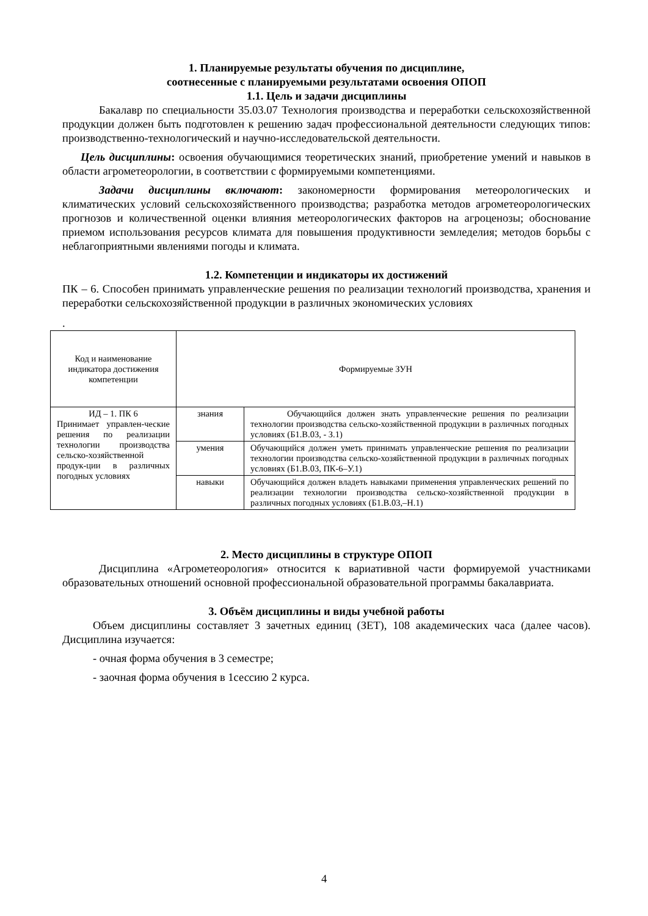1. Планируемые результаты обучения по дисциплине,
соотнесенные с планируемыми результатами освоения ОПОП
1.1. Цель и задачи дисциплины
Бакалавр по специальности 35.03.07 Технология производства и переработки сельскохозяйственной продукции должен быть подготовлен к решению задач профессиональной деятельности следующих типов: производственно-технологический и научно-исследовательской деятельности.
Цель дисциплины: освоения обучающимися теоретических знаний, приобретение умений и навыков в области агрометеорологии, в соответствии с формируемыми компетенциями.
Задачи дисциплины включают: закономерности формирования метеорологических и климатических условий сельскохозяйственного производства; разработка методов агрометеорологических прогнозов и количественной оценки влияния метеорологических факторов на агроценозы; обоснование приемом использования ресурсов климата для повышения продуктивности земледелия; методов борьбы с неблагоприятными явлениями погоды и климата.
1.2. Компетенции и индикаторы их достижений
ПК – 6. Способен принимать управленческие решения по реализации технологий производства, хранения и переработки сельскохозяйственной продукции в различных экономических условиях
.
| Код и наименование индикатора достижения компетенции | Формируемые ЗУН | |
| ИД – 1. ПК 6 Принимает управлен-ческие решения по реализации технологии производства сельско-хозяйственной продук-ции в различных погодных условиях | знания | Обучающийся должен знать управленческие решения по реализации технологии производства сельско-хозяйственной продукции в различных погодных условиях (Б1.В.03, - З.1) |
| | умения | Обучающийся должен уметь принимать управленческие решения по реализации технологии производства сельско-хозяйственной продукции в различных погодных условиях (Б1.В.03, ПК-6–У.1) |
| | навыки | Обучающийся должен владеть навыками применения управленческих решений по реализации технологии производства сельско-хозяйственной продукции в различных погодных условиях (Б1.В.03,–Н.1) |
2. Место дисциплины в структуре ОПОП
Дисциплина «Агрометеорология» относится к вариативной части формируемой участниками образовательных отношений основной профессиональной образовательной программы бакалавриата.
3. Объём дисциплины и виды учебной работы
Объем дисциплины составляет 3 зачетных единиц (ЗЕТ), 108 академических часа (далее часов). Дисциплина изучается:
- очная форма обучения в 3 семестре;
- заочная форма обучения в 1сессию 2 курса.
4